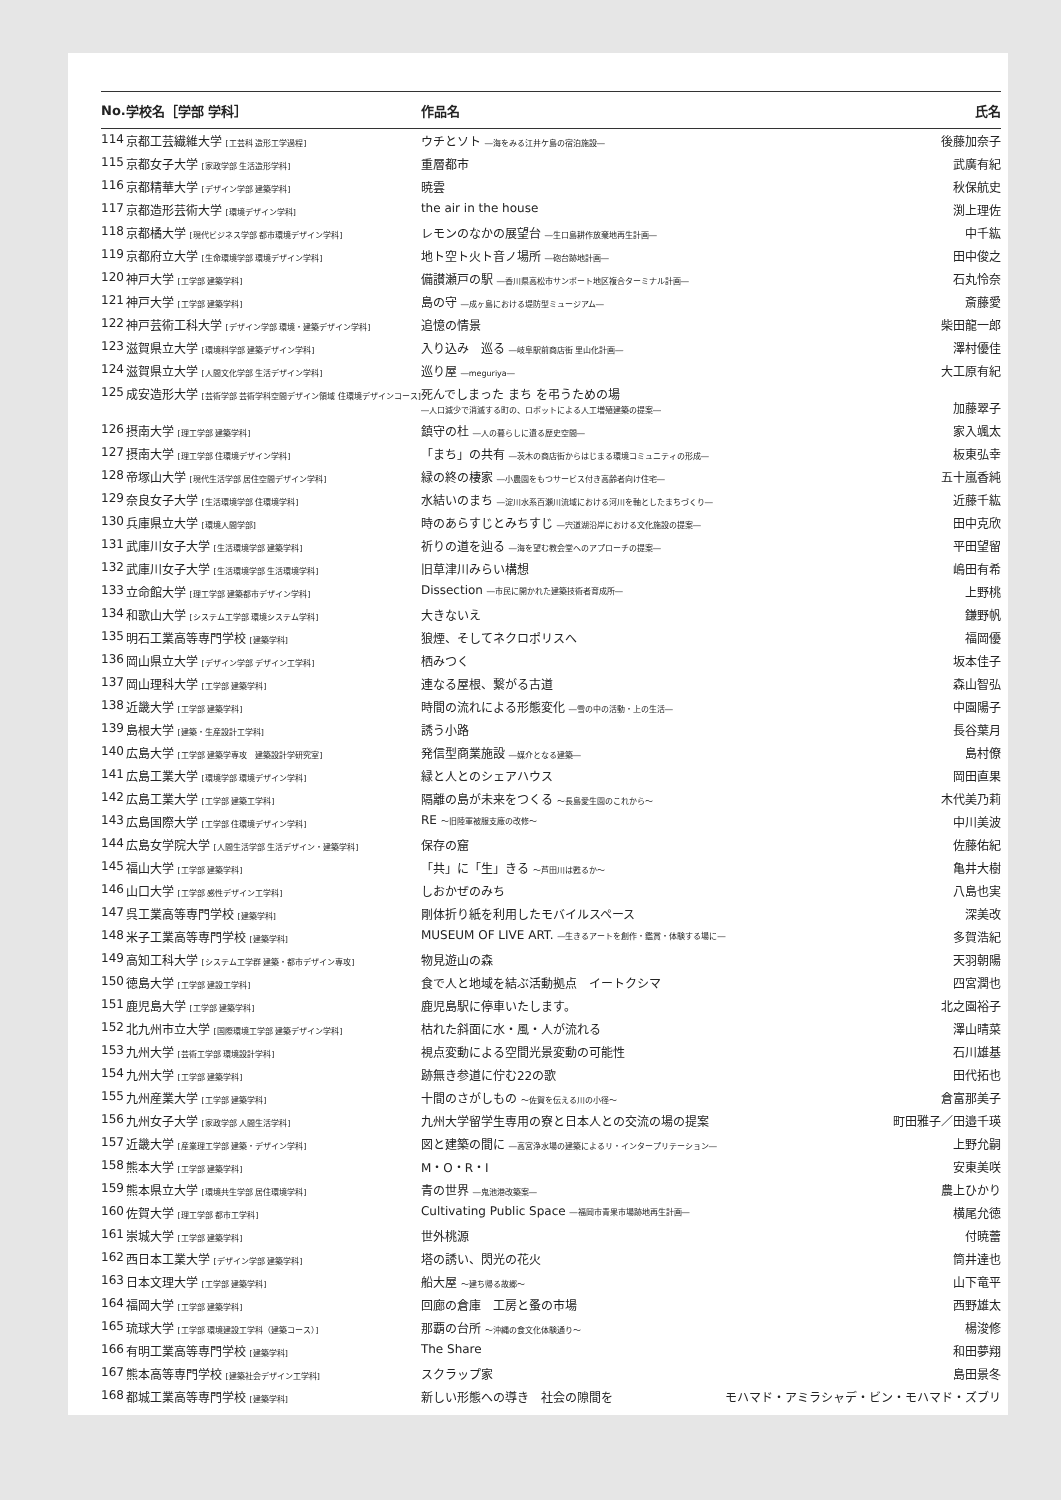| No. | 学校名［学部 学科］ | 作品名 | 氏名 |
| --- | --- | --- | --- |
| 114 | 京都工芸繊維大学 [工芸科 造形工学過程] | ウチとソト ―海をみる江井ケ島の宿泊施設― | 後藤加奈子 |
| 115 | 京都女子大学 [家政学部 生活造形学科] | 重層都市 | 武廣有紀 |
| 116 | 京都精華大学 [デザイン学部 建築学科] | 暁雲 | 秋保航史 |
| 117 | 京都造形芸術大学 [環境デザイン学科] | the air in the house | 渕上理佐 |
| 118 | 京都橘大学 [現代ビジネス学部 都市環境デザイン学科] | レモンのなかの展望台 ―生口島耕作放棄地再生計画― | 中千紘 |
| 119 | 京都府立大学 [生命環境学部 環境デザイン学科] | 地ト空ト火ト音ノ場所 ―砲台跡地計画― | 田中俊之 |
| 120 | 神戸大学 [工学部 建築学科] | 備讃瀬戸の駅 ―香川県高松市サンポート地区複合ターミナル計画― | 石丸怜奈 |
| 121 | 神戸大学 [工学部 建築学科] | 島の守 ―成ヶ島における堤防型ミュージアム― | 斎藤愛 |
| 122 | 神戸芸術工科大学 [デザイン学部 環境・建築デザイン学科] | 追憶の情景 | 柴田龍一郎 |
| 123 | 滋賀県立大学 [環境科学部 建築デザイン学科] | 入り込み 巡る ―岐阜駅前商店街 里山化計画― | 澤村優佳 |
| 124 | 滋賀県立大学 [人間文化学部 生活デザイン学科] | 巡り屋 ―meguriya― | 大工原有紀 |
| 125 | 成安造形大学 [芸術学部 芸術学科空間デザイン領域 住環境デザインコース] | 死んでしまった まち を弔うための場 ―人口減少で消滅する町の、ロボットによる人工増殖建築の提案― | 加藤翠子 |
| 126 | 摂南大学 [理工学部 建築学科] | 鎮守の杜 ―人の暮らしに遺る歴史空間― | 家入颯太 |
| 127 | 摂南大学 [理工学部 住環境デザイン学科] | 「まち」の共有 ―茨木の商店街からはじまる環境コミュニティの形成― | 板東弘幸 |
| 128 | 帝塚山大学 [現代生活学部 居住空間デザイン学科] | 緑の終の棲家 ―小農園をもつサービス付き高齢者向け住宅― | 五十嵐香純 |
| 129 | 奈良女子大学 [生活環境学部 住環境学科] | 水結いのまち ―淀川水系百瀬川流域における河川を軸としたまちづくり― | 近藤千紘 |
| 130 | 兵庫県立大学 [環境人間学部] | 時のあらすじとみちすじ ―宍道湖沿岸における文化施設の提案― | 田中克欣 |
| 131 | 武庫川女子大学 [生活環境学部 建築学科] | 祈りの道を辿る ―海を望む教会堂へのアプローチの提案― | 平田望留 |
| 132 | 武庫川女子大学 [生活環境学部 生活環境学科] | 旧草津川みらい構想 | 嶋田有希 |
| 133 | 立命館大学 [理工学部 建築都市デザイン学科] | Dissection ―市民に開かれた建築技術者育成所― | 上野桃 |
| 134 | 和歌山大学 [システム工学部 環境システム学科] | 大きないえ | 鎌野帆 |
| 135 | 明石工業高等専門学校 [建築学科] | 狼煙、そしてネクロポリスへ | 福岡優 |
| 136 | 岡山県立大学 [デザイン学部 デザイン工学科] | 栖みつく | 坂本佳子 |
| 137 | 岡山理科大学 [工学部 建築学科] | 連なる屋根、繋がる古道 | 森山智弘 |
| 138 | 近畿大学 [工学部 建築学科] | 時間の流れによる形態変化 ―雪の中の活動・上の生活― | 中園陽子 |
| 139 | 島根大学 [建築・生産設計工学科] | 誘う小路 | 長谷葉月 |
| 140 | 広島大学 [工学部 建築学専攻 建築設計学研究室] | 発信型商業施設 ―媒介となる建築― | 島村僚 |
| 141 | 広島工業大学 [環境学部 環境デザイン学科] | 緑と人とのシェアハウス | 岡田直果 |
| 142 | 広島工業大学 [工学部 建築工学科] | 隔離の島が未来をつくる ～長島愛生園のこれから～ | 木代美乃莉 |
| 143 | 広島国際大学 [工学部 住環境デザイン学科] | RE ～旧陸軍被服支廠の改修～ | 中川美波 |
| 144 | 広島女学院大学 [人間生活学部 生活デザイン・建築学科] | 保存の窟 | 佐藤佑紀 |
| 145 | 福山大学 [工学部 建築学科] | 「共」に「生」きる ～芦田川は甦るか～ | 亀井大樹 |
| 146 | 山口大学 [工学部 感性デザイン工学科] | しおかぜのみち | 八島也実 |
| 147 | 呉工業高等専門学校 [建築学科] | 剛体折り紙を利用したモバイルスペース | 深美改 |
| 148 | 米子工業高等専門学校 [建築学科] | MUSEUM OF LIVE ART. ―生きるアートを創作・鑑賞・体験する場に― | 多賀浩紀 |
| 149 | 高知工科大学 [システム工学群 建築・都市デザイン専攻] | 物見遊山の森 | 天羽朝陽 |
| 150 | 徳島大学 [工学部 建設工学科] | 食で人と地域を結ぶ活動拠点 イートクシマ | 四宮潤也 |
| 151 | 鹿児島大学 [工学部 建築学科] | 鹿児島駅に停車いたします。 | 北之園裕子 |
| 152 | 北九州市立大学 [国際環境工学部 建築デザイン学科] | 枯れた斜面に水・風・人が流れる | 澤山晴菜 |
| 153 | 九州大学 [芸術工学部 環境設計学科] | 視点変動による空間光景変動の可能性 | 石川雄基 |
| 154 | 九州大学 [工学部 建築学科] | 跡無き参道に佇む22の歌 | 田代拓也 |
| 155 | 九州産業大学 [工学部 建築学科] | 十間のさがしもの ～佐賀を伝える川の小径～ | 倉富那美子 |
| 156 | 九州女子大学 [家政学部 人間生活学科] | 九州大学留学生専用の寮と日本人との交流の場の提案 | 町田雅子／田邉千瑛 |
| 157 | 近畿大学 [産業理工学部 建築・デザイン学科] | 図と建築の間に ―高宮浄水場の建築によるリ・インタープリテーション― | 上野允嗣 |
| 158 | 熊本大学 [工学部 建築学科] | M・O・R・I | 安東美咲 |
| 159 | 熊本県立大学 [環境共生学部 居住環境学科] | 青の世界 ―鬼池港改築案― | 農上ひかり |
| 160 | 佐賀大学 [理工学部 都市工学科] | Cultivating Public Space ―福岡市青果市場跡地再生計画― | 横尾允徳 |
| 161 | 崇城大学 [工学部 建築学科] | 世外桃源 | 付暁蕾 |
| 162 | 西日本工業大学 [デザイン学部 建築学科] | 塔の誘い、閃光の花火 | 筒井達也 |
| 163 | 日本文理大学 [工学部 建築学科] | 船大屋 ～建ち帰る故郷～ | 山下竜平 |
| 164 | 福岡大学 [工学部 建築学科] | 回廊の倉庫 工房と蚤の市場 | 西野雄太 |
| 165 | 琉球大学 [工学部 環境建設工学科（建築コース）] | 那覇の台所 ～沖縄の食文化体験通り～ | 楊浚修 |
| 166 | 有明工業高等専門学校 [建築学科] | The Share | 和田夢翔 |
| 167 | 熊本高等専門学校 [建築社会デザイン工学科] | スクラップ家 | 島田景冬 |
| 168 | 都城工業高等専門学校 [建築学科] | 新しい形態への導き 社会の隙間を | モハマド・アミラシャデ・ビン・モハマド・ズブリ |